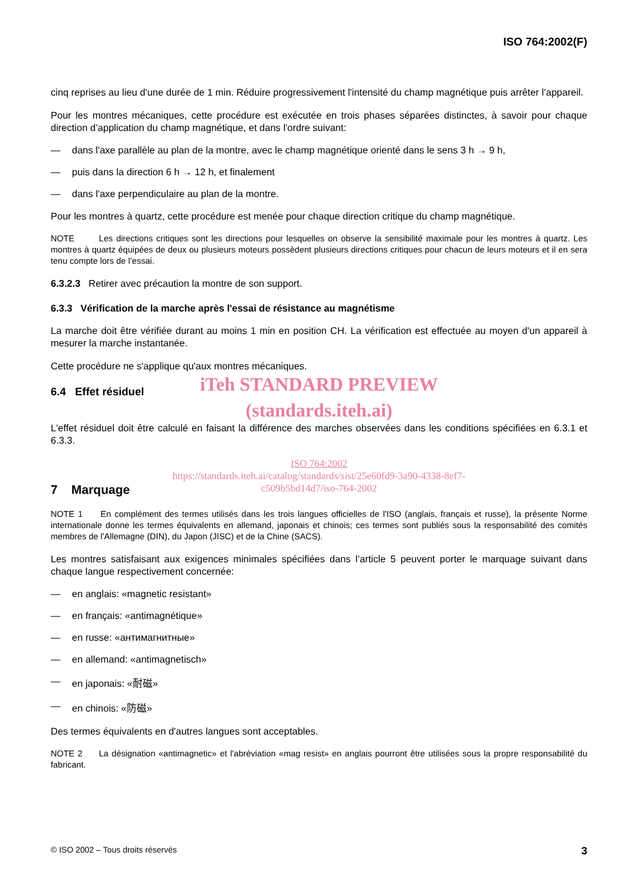ISO 764:2002(F)
cinq reprises au lieu d'une durée de 1 min. Réduire progressivement l'intensité du champ magnétique puis arrêter l’appareil.
Pour les montres mécaniques, cette procédure est exécutée en trois phases séparées distinctes, à savoir pour chaque direction d’application du champ magnétique, et dans l'ordre suivant:
— dans l'axe parallèle au plan de la montre, avec le champ magnétique orienté dans le sens 3 h → 9 h,
— puis dans la direction 6 h → 12 h, et finalement
— dans l'axe perpendiculaire au plan de la montre.
Pour les montres à quartz, cette procédure est menée pour chaque direction critique du champ magnétique.
NOTE Les directions critiques sont les directions pour lesquelles on observe la sensibilité maximale pour les montres à quartz. Les montres à quartz équipées de deux ou plusieurs moteurs possèdent plusieurs directions critiques pour chacun de leurs moteurs et il en sera tenu compte lors de l’essai.
6.3.2.3 Retirer avec précaution la montre de son support.
6.3.3 Vérification de la marche après l'essai de résistance au magnétisme
La marche doit être vérifiée durant au moins 1 min en position CH. La vérification est effectuée au moyen d'un appareil à mesurer la marche instantanée.
Cette procédure ne s'applique qu'aux montres mécaniques.
iTeh STANDARD PREVIEW
6.4 Effet résiduel
(standards.iteh.ai)
L'effet résiduel doit être calculé en faisant la différence des marches observées dans les conditions spécifiées en 6.3.1 et 6.3.3.
ISO 764:2002
https://standards.iteh.ai/catalog/standards/sist/25e60fd9-3a90-4338-8ef7-
c509b5bd14d7/iso-764-2002
7 Marquage
NOTE 1 En complément des termes utilisés dans les trois langues officielles de l'ISO (anglais, français et russe), la présente Norme internationale donne les termes équivalents en allemand, japonais et chinois; ces termes sont publiés sous la responsabilité des comités membres de l'Allemagne (DIN), du Japon (JISC) et de la Chine (SACS).
Les montres satisfaisant aux exigences minimales spécifiées dans l’article 5 peuvent porter le marquage suivant dans chaque langue respectivement concernée:
— en anglais: «magnetic resistant»
— en français: «antimagnétique»
— en russe: «антимагнитные»
— en allemand: «antimagnetisch»
— en japonais: «耐磁»
— en chinois: «防磁»
Des termes équivalents en d'autres langues sont acceptables.
NOTE 2 La désignation «antimagnetic» et l'abréviation «mag resist» en anglais pourront être utilisées sous la propre responsabilité du fabricant.
© ISO 2002 – Tous droits réservés 3